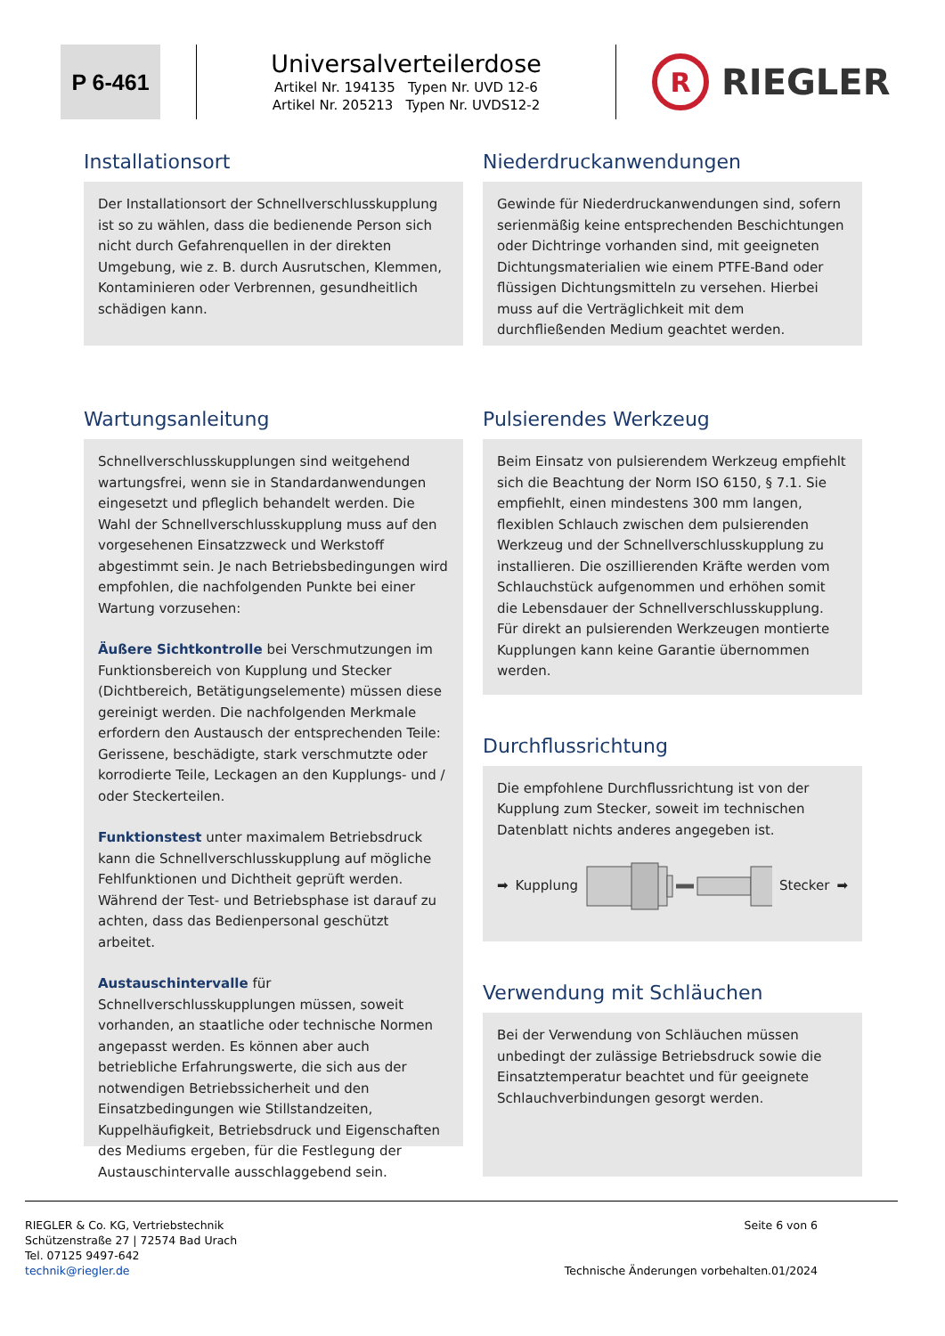P 6-461
Universalverteilerdose
Artikel Nr. 194135 Typen Nr. UVD 12-6
Artikel Nr. 205213 Typen Nr. UVDS12-2
R
RIEGLER
Installationsort
Der Installationsort der Schnellverschlusskupplung ist so zu wählen, dass die bedienende Person sich nicht durch Gefahrenquellen in der direkten Umgebung, wie z. B. durch Ausrutschen, Klemmen, Kontaminieren oder Verbrennen, gesundheitlich schädigen kann.
Wartungsanleitung
Schnellverschlusskupplungen sind weitgehend wartungsfrei, wenn sie in Standardanwendungen eingesetzt und pfleglich behandelt werden. Die Wahl der Schnellverschlusskupplung muss auf den vorgesehenen Einsatzzweck und Werkstoff abgestimmt sein. Je nach Betriebsbedingungen wird empfohlen, die nachfolgenden Punkte bei einer Wartung vorzusehen:
Äußere Sichtkontrolle bei Verschmutzungen im Funktionsbereich von Kupplung und Stecker (Dichtbereich, Betätigungselemente) müssen diese gereinigt werden. Die nachfolgenden Merkmale erfordern den Austausch der entsprechenden Teile: Gerissene, beschädigte, stark verschmutzte oder korrodierte Teile, Leckagen an den Kupplungs- und / oder Steckerteilen.
Funktionstest unter maximalem Betriebsdruck kann die Schnellverschlusskupplung auf mögliche Fehlfunktionen und Dichtheit geprüft werden. Während der Test- und Betriebsphase ist darauf zu achten, dass das Bedienpersonal geschützt arbeitet.
Austauschintervalle für Schnellverschlusskupplungen müssen, soweit vorhanden, an staatliche oder technische Normen angepasst werden. Es können aber auch betriebliche Erfahrungswerte, die sich aus der notwendigen Betriebssicherheit und den Einsatzbedingungen wie Stillstandzeiten, Kuppelhäufigkeit, Betriebsdruck und Eigenschaften des Mediums ergeben, für die Festlegung der Austauschintervalle ausschlaggebend sein.
Niederdruckanwendungen
Gewinde für Niederdruckanwendungen sind, sofern serienmäßig keine entsprechenden Beschichtungen oder Dichtringe vorhanden sind, mit geeigneten Dichtungsmaterialien wie einem PTFE-Band oder flüssigen Dichtungsmitteln zu versehen. Hierbei muss auf die Verträglichkeit mit dem durchfließenden Medium geachtet werden.
Pulsierendes Werkzeug
Beim Einsatz von pulsierendem Werkzeug empfiehlt sich die Beachtung der Norm ISO 6150, § 7.1. Sie empfiehlt, einen mindestens 300 mm langen, flexiblen Schlauch zwischen dem pulsierenden Werkzeug und der Schnellverschlusskupplung zu installieren. Die oszillierenden Kräfte werden vom Schlauchstück aufgenommen und erhöhen somit die Lebensdauer der Schnellverschlusskupplung. Für direkt an pulsierenden Werkzeugen montierte Kupplungen kann keine Garantie übernommen werden.
Durchflussrichtung
Die empfohlene Durchflussrichtung ist von der Kupplung zum Stecker, soweit im technischen Datenblatt nichts anderes angegeben ist.
➡ Kupplung Stecker ➡
Verwendung mit Schläuchen
Bei der Verwendung von Schläuchen müssen unbedingt der zulässige Betriebsdruck sowie die Einsatztemperatur beachtet und für geeignete Schlauchverbindungen gesorgt werden.
RIEGLER & Co. KG, Vertriebstechnik
Schützenstraße 27 | 72574 Bad Urach
Tel. 07125 9497-642
technik@riegler.de
Seite 6 von 6
Technische Änderungen vorbehalten.01/2024